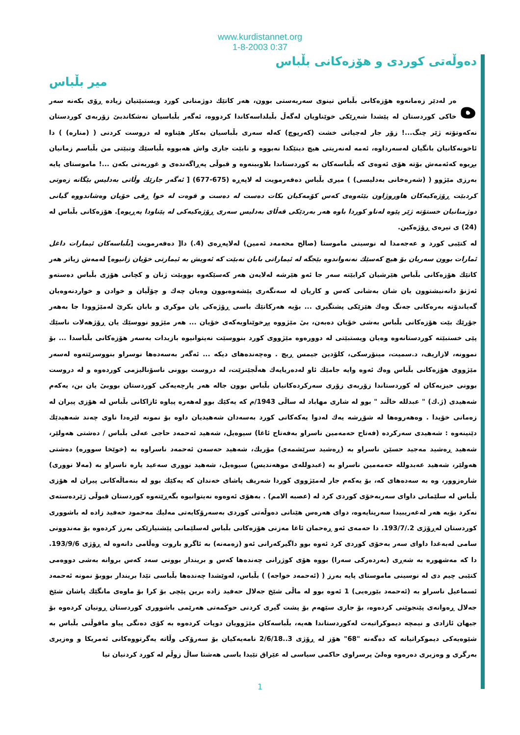www.kurdistannet.org
1-8-2003 0:37
دەوڵەتی كوردی و هۆزەكانی بڵباس
میر بڵباس
هەر لەدێر زەمانەوە هۆزەكانی بڵباس تینوی سەربەستی بوون، هەر كاتێك دوژمنانی كورد ویستبێتیان زیادە ڕۆی بكەنە سەر خاكی كوردستان لە پێشدا شەڕێكی خوێناویان لەگەڵ بڵبلداسەكاندا كردووە، ئەگەر بڵباسیان نەشكاندبێ زۆربەی كوردستان نەكەوتۆتە ژێر چنگ...! زۆر جار لەجیاتی خشت (كەرپوچ) كەلە سەری بڵباسیان بەكار هێناوە لە دروست كردنی ( (منارە) ) دا ئاخونەكانیان بانگیان لەسەرداوە، ئەمە لەنەریتی هیچ دینێكدا نەبووە و نابێت جاری واش هەبووە بڵباسێك وتبێتی من بڵباسم زمانیان بڕیوە كەئەمەش بۆتە هۆی ئەوەی كە بڵباسەكان بە كوردستاندا بلاوببنەوە و قبوڵی پەڕاگەندەی و غوربەتی بكەن ...! ماموستای پایە بەرزی مێژوو ( (شەرەخانی بەدلیسی) ) میری بڵباس دەفەرمویت لە لاپەڕە (675-677) [ ئەگەر جارێك وڵاتی بەدلیس بێگانە زەوتی كردبێت ڕۆژەكیەكان هاوروژاون بێئەوەی كەس كۆمەكیان بكات دەست لە دەست و قوەت لە خوا ڕقی خۆیان وەشاندووە گیانی دوژمنانیان خستۆتە ژێر پێوە لەناو كوردا باوە هەر بەردێكی قەڵای بەدلیس سەری ڕۆژەكیەكی لە پێناودا پەڕیوە]. هۆزەكانی بڵباس لە (24) ی تیرەی ڕۆژەكین.
لە كتێبی كورد و عەجەمدا لە نوسینی ماموستا (صالح محەمەد ئەمین) لەلاپەڕەی (4.) دا[ دەفەرمویت [بڵباسەكان ئیمارات داغل ئمارات بوون سەریان بۆ هیچ كەسێك نەنەواندوە بێجگە لە ئیماراتی بابان نەبێت كە ئەویش بە ئیمارتی خۆیان زانیوە] لەمەش زیاتر هەر كاتێك هۆزەكانی بڵباس هێرشیان كرابێتە سەر جا ئەو هێرشە لەلایەن هەر كەسێكەوە بووبێت ژنان و كچانی هۆزی بڵباس دەستەو ئەژنۆ دانەنیشتوون یان شان بەشانی كەس و كاریان لە سەنگەری پێشەوەبوون وەیان چەك و چۆڵیان و خوادن و خواردنەوەیان گەیاندۆتە بەرەكانی جەنگ وەك هێزێكی پشتگیری ... بۆیە هەركاتێك باسی ڕۆژەكی یان موكری و بابان بكریٚ لەمێژوودا جا بەهەر جۆرێك بێت هۆزەكانی بڵباس بەشی خۆیان دەبەن، بیٚ مێژووە پڕخوێناویەكەی خۆیان ... هەر مێژوو نووسێك یان ڕۆژهەلات ناسێك پێی خستبێتە كوردستانەوە وەیان ویستبێتی لە دوورەوە مێژووی كورد بنووسێت نەیتوانیوە بازبدات بەسەر هۆزەكانی بڵباسدا ... بۆ نموونە، لازاریف، د.سمیت، مینۆرسكی، كلۆدین جیمس ڕیچ . وەچەندەهای دیكە ... ئەگەر بەسەدەها نوسراو بنووسرێتەوە لەسەر مێژووی هۆزەكانی بڵباس وەك ئەوە وایە جامێك ئاو لەدەریایەك هەڵجێنرێت، لە دروست بوونی ناسۆنالیزمی كوردەوە و لە دروست بوونی حیزبەكان لە كوردستاندا زۆربەی زۆری سەركردەكانیان بڵباس بوون جالە هەر پارچەیەكی كوردستان بووبیٚ یان بن، یەكەم شەهیدی (ژ.ك) " عبدللە خاڵند " بوو لە شاری مهاباد لە ساڵی 1943/م كە یەكێك بوو لەهەرە پیاوە ئازاكانی بڵباس لە هۆزی پیران لە زەمانی خۆیدا . وەهەروەها لە شۆڕشە یەك لەدوا یەكەكانی كورد بەسەدان شەهیدیان داوە بۆ نمونە لێرەدا ناوی چەند شەهیدێك دێنینەوە : شەهیدی سەركردە (فەتاح حەمەمین ناسراو بەفەتاح ئاغا) سیوەیل، شەهید ئەحمەد حاجی عەلی بڵباس / دەشتی هەولێر، شەهید ڕەشید مەجید حسێن ناسراو بە (ڕەشید سرێشمەی) مۆریك، شەهید حەسەن ئەحمەد ناسراوە بە (خوێخا سوورە) دەشتی هەولێر، شەهید عەبدوللە حەمەمین ناسراو بە (عبدوللەی موهەندیس) سیوەیل، شەهید نووری سەعید یارە ناسراو بە (مەلا نووری) شارەزوور، وە بە سەدەهای كە، بۆ یەكەم جار لەمێژووی كوردا شەریف پاشای خەندان كە یەكێك بوو لە بنەماڵەكانی پیران لە هۆزی بڵباس لە سلێمانی داوای سەربەخۆی كوردی كرد لە (عصبە الامم) . بەهۆی ئەوەوە نەیتوانیوە بگەڕێتەوە كوردستان قبوڵی ژێردەستەی نەكرد بۆیە هەر لەغەریبیدا سەرینایەوە، دوای هەرەس هێنانی دەوڵەتی كوردی بەسەرۆكایەتی مەلیك مەحمود حەفید زادە لە باشووری كوردستان لەڕۆژی 2./193/7. دا حەمەی ئەو ڕەحمان ئاغا مەزنی هۆزەكانی بڵباس لەسلێمانی پێشنیارێكی بەرز كردەوە بۆ مەندوونی سامی لەبەغدا داوای سەر بەخۆی كوردی كرد ئەوە بوو داگیركەرانی ئەو (زەمەنە) بە ئاگرو باروت وەڵامی دانەوە لە ڕۆژی 193/9/6. دا كە مەشهورە بە شەڕی (بەردەركی سەرا) بووە هۆی كوژرانی چەندەها كەس و بریندار بوونی سەد كەس بروانە بەشی دووەمی كتێبی چیم دی لە نوسینی ماموستای پایە بەرز ( (ئەحمەد خواجە) ) بڵباس، لەوێشدا چەندەها بڵباسی تێدا بریندار بووبۆ نمونە ئەحمەد ئسماعیل ناسراو بە (ئەحمەد بێورەیی) 1 ئەوە بوو لە ماڵی شێخ جەلال حەفید زادە برین پێچی بۆ كرا بۆ ماوەی مانگێك پاشان شێخ جەلال ڕەوانەی پێنجوێنی كردەوە، بۆ جاری سێهەم بۆ پشت گیری كردنی حوكمەتی هەرێمی باشووری كوردستان ڕونیان كردەوە بۆ جیهان ئازادی و نیمچە دیموكراتیەت لەكوردستاندا هەیە، بڵباسەكان مێژوویان دوپات كردەوە بە كۆی دەنگی پیاو ماقوڵنی بڵباس بە شێوەیەكی دیموكراتیانە كە دەگەنە "68" هۆز لە ڕۆژی 3..2/6/18 نامەیەكیان بۆ سەرۆكی وڵاتە یەگرتووەكانی ئەمریكا و وەزیری بەرگری و وەزیری دەرەوە وەلیٚ پرسراوی حاكمی سیاسی لە عێراق تێیدا باسی هەشتا ساڵ زوڵم لە كورد كردنیان تیا
1